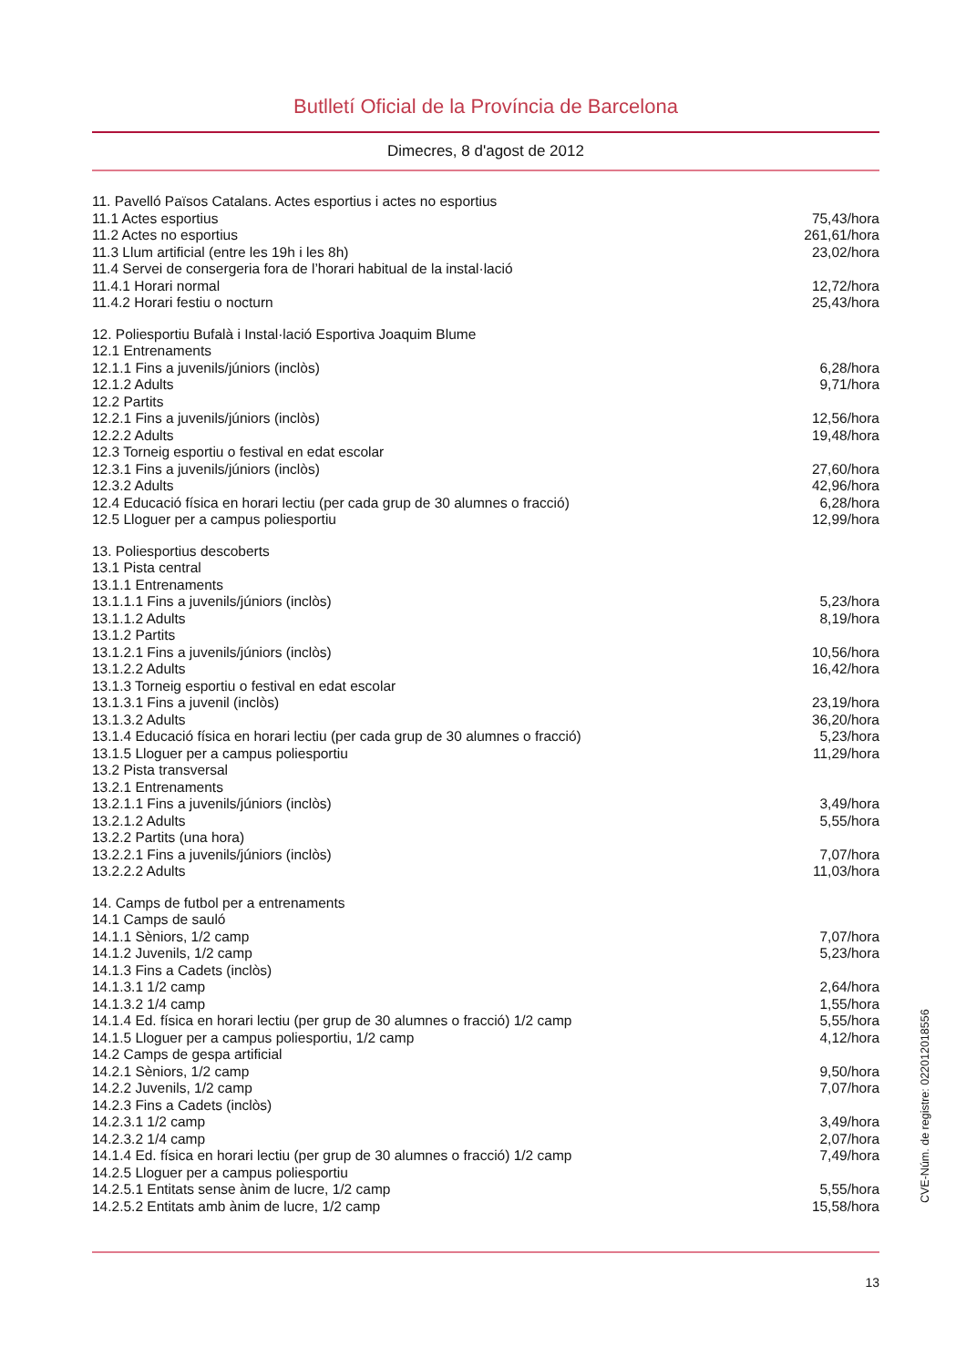Butlletí Oficial de la Província de Barcelona
Dimecres, 8 d'agost de 2012
| 11. Pavelló Països Catalans. Actes esportius i actes no esportius | |
| 11.1 Actes esportius | 75,43/hora |
| 11.2 Actes no esportius | 261,61/hora |
| 11.3 Llum artificial (entre les 19h i les 8h) | 23,02/hora |
| 11.4 Servei de consergeria fora de l’horari habitual de la instal·lació | |
| 11.4.1 Horari normal | 12,72/hora |
| 11.4.2 Horari festiu o nocturn | 25,43/hora |
| 12. Poliesportiu Bufalà i Instal·lació Esportiva Joaquim Blume | |
| 12.1 Entrenaments | |
| 12.1.1 Fins a juvenils/júniors (inclòs) | 6,28/hora |
| 12.1.2 Adults | 9,71/hora |
| 12.2 Partits | |
| 12.2.1 Fins a juvenils/júniors (inclòs) | 12,56/hora |
| 12.2.2 Adults | 19,48/hora |
| 12.3 Torneig esportiu o festival en edat escolar | |
| 12.3.1 Fins a juvenils/júniors (inclòs) | 27,60/hora |
| 12.3.2 Adults | 42,96/hora |
| 12.4 Educació física en horari lectiu (per cada grup de 30 alumnes o fracció) | 6,28/hora |
| 12.5 Lloguer per a campus poliesportiu | 12,99/hora |
| 13. Poliesportius descoberts | |
| 13.1 Pista central | |
| 13.1.1 Entrenaments | |
| 13.1.1.1 Fins a juvenils/júniors (inclòs) | 5,23/hora |
| 13.1.1.2 Adults | 8,19/hora |
| 13.1.2 Partits | |
| 13.1.2.1 Fins a juvenils/júniors (inclòs) | 10,56/hora |
| 13.1.2.2 Adults | 16,42/hora |
| 13.1.3 Torneig esportiu o festival en edat escolar | |
| 13.1.3.1 Fins a juvenil (inclòs) | 23,19/hora |
| 13.1.3.2 Adults | 36,20/hora |
| 13.1.4 Educació física en horari lectiu (per cada grup de 30 alumnes o fracció) | 5,23/hora |
| 13.1.5 Lloguer per a campus poliesportiu | 11,29/hora |
| 13.2 Pista transversal | |
| 13.2.1 Entrenaments | |
| 13.2.1.1 Fins a juvenils/júniors (inclòs) | 3,49/hora |
| 13.2.1.2 Adults | 5,55/hora |
| 13.2.2 Partits (una hora) | |
| 13.2.2.1 Fins a juvenils/júniors (inclòs) | 7,07/hora |
| 13.2.2.2 Adults | 11,03/hora |
| 14. Camps de futbol per a entrenaments | |
| 14.1 Camps de sauló | |
| 14.1.1 Sèniors, 1/2 camp | 7,07/hora |
| 14.1.2 Juvenils, 1/2 camp | 5,23/hora |
| 14.1.3 Fins a Cadets (inclòs) | |
| 14.1.3.1 1/2 camp | 2,64/hora |
| 14.1.3.2 1/4 camp | 1,55/hora |
| 14.1.4 Ed. física en horari lectiu (per grup de 30 alumnes o fracció) 1/2 camp | 5,55/hora |
| 14.1.5 Lloguer per a campus poliesportiu, 1/2 camp | 4,12/hora |
| 14.2 Camps de gespa artificial | |
| 14.2.1 Sèniors, 1/2 camp | 9,50/hora |
| 14.2.2 Juvenils, 1/2 camp | 7,07/hora |
| 14.2.3 Fins a Cadets (inclòs) | |
| 14.2.3.1 1/2 camp | 3,49/hora |
| 14.2.3.2 1/4 camp | 2,07/hora |
| 14.1.4 Ed. física en horari lectiu (per grup de 30 alumnes o fracció) 1/2 camp | 7,49/hora |
| 14.2.5 Lloguer per a campus poliesportiu | |
| 14.2.5.1 Entitats sense ànim de lucre, 1/2 camp | 5,55/hora |
| 14.2.5.2 Entitats amb ànim de lucre, 1/2 camp | 15,58/hora |
13
CVE-Núm. de registre: 022012018556